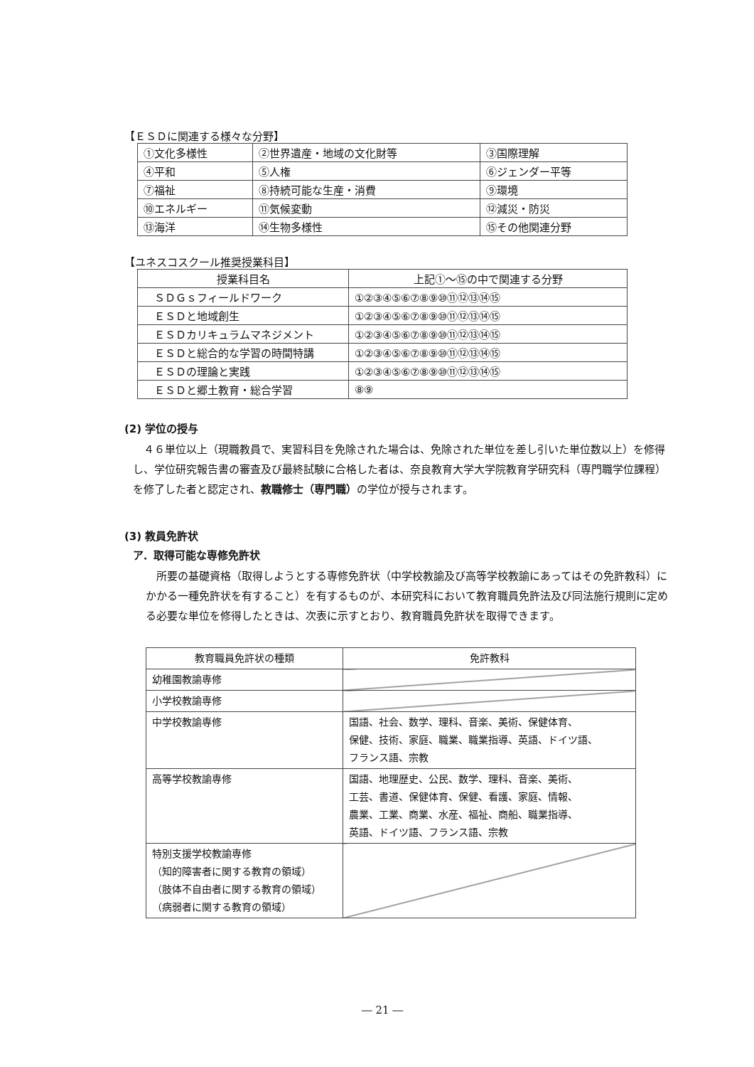【ＥＳＤに関連する様々な分野】
| ①文化多様性 | ②世界遺産・地域の文化財等 | ③国際理解 |
| ④平和 | ⑤人権 | ⑥ジェンダー平等 |
| ⑦福祉 | ⑧持続可能な生産・消費 | ⑨環境 |
| ⑩エネルギー | ⑪気候変動 | ⑫減災・防災 |
| ⑬海洋 | ⑭生物多様性 | ⑮その他関連分野 |
【ユネスコスクール推奨授業科目】
| 授業科目名 | 上記①～⑮の中で関連する分野 |
| --- | --- |
| ＳＤＧｓフィールドワーク | ①②③④⑤⑥⑦⑧⑨⑩⑪⑫⑬⑭⑮ |
| ＥＳＤと地域創生 | ①②③④⑤⑥⑦⑧⑨⑩⑪⑫⑬⑭⑮ |
| ＥＳＤカリキュラムマネジメント | ①②③④⑤⑥⑦⑧⑨⑩⑪⑫⑬⑭⑮ |
| ＥＳＤと総合的な学習の時間特講 | ①②③④⑤⑥⑦⑧⑨⑩⑪⑫⑬⑭⑮ |
| ＥＳＤの理論と実践 | ①②③④⑤⑥⑦⑧⑨⑩⑪⑫⑬⑭⑮ |
| ＥＳＤと郷土教育・総合学習 | ⑧⑨ |
(2) 学位の授与
４６単位以上（現職教員で、実習科目を免除された場合は、免除された単位を差し引いた単位数以上）を修得し、学位研究報告書の審査及び最終試験に合格した者は、奈良教育大学大学院教育学研究科（専門職学位課程）を修了した者と認定され、教職修士（専門職）の学位が授与されます。
(3) 教員免許状
ア．取得可能な専修免許状
所要の基礎資格（取得しようとする専修免許状（中学校教諭及び高等学校教諭にあってはその免許教科）にかかる一種免許状を有すること）を有するものが、本研究科において教育職員免許法及び同法施行規則に定める必要な単位を修得したときは、次表に示すとおり、教育職員免許状を取得できます。
| 教育職員免許状の種類 | 免許教科 |
| --- | --- |
| 幼稚園教諭専修 | |
| 小学校教諭専修 | |
| 中学校教諭専修 | 国語、社会、数学、理科、音楽、美術、保健体育、 保健、技術、家庭、職業、職業指導、英語、ドイツ語、 フランス語、宗教 |
| 高等学校教諭専修 | 国語、地理歴史、公民、数学、理科、音楽、美術、 工芸、書道、保健体育、保健、看護、家庭、情報、 農業、工業、商業、水産、福祉、商船、職業指導、 英語、ドイツ語、フランス語、宗教 |
| 特別支援学校教諭専修 （知的障害者に関する教育の領域） （肢体不自由者に関する教育の領域） （病弱者に関する教育の領域） | |
― 21 ―